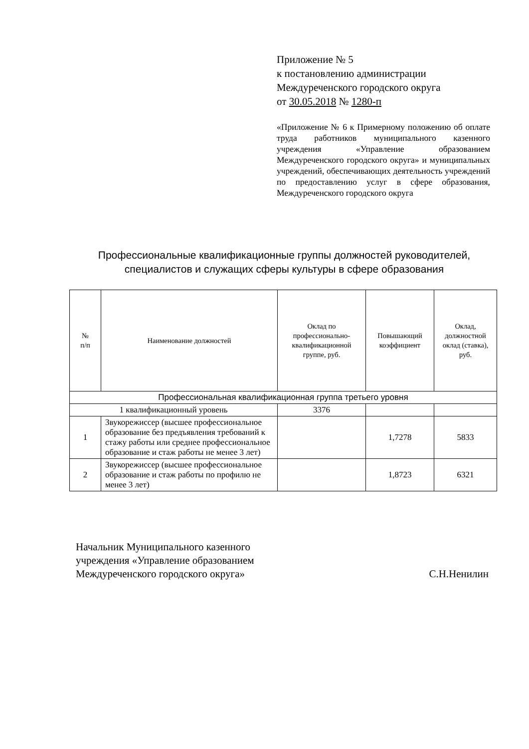Приложение № 5
к постановлению администрации
Междуреченского городского округа
от 30.05.2018 № 1280-п
«Приложение № 6 к Примерному положению об оплате труда работников муниципального казенного учреждения «Управление образованием Междуреченского городского округа» и муниципальных учреждений, обеспечивающих деятельность учреждений по предоставлению услуг в сфере образования, Междуреченского городского округа
Профессиональные квалификационные группы должностей руководителей, специалистов и служащих сферы культуры в сфере образования
| № п/п | Наименование должностей | Оклад по профессионально-квалификационной группе, руб. | Повышающий коэффициент | Оклад, должностной оклад (ставка), руб. |
| --- | --- | --- | --- | --- |
| Профессиональная квалификационная группа третьего уровня | | | | |
| 1 квалификационный уровень | | 3376 | | |
| 1 | Звукорежиссер (высшее профессиональное образование без предъявления требований к стажу работы или среднее профессиональное образование и стаж работы не менее 3 лет) | | 1,7278 | 5833 |
| 2 | Звукорежиссер (высшее профессиональное образование и стаж работы по профилю не менее 3 лет) | | 1,8723 | 6321 |
Начальник Муниципального казенного
учреждения «Управление образованием
Междуреченского городского округа»
С.Н.Ненилин